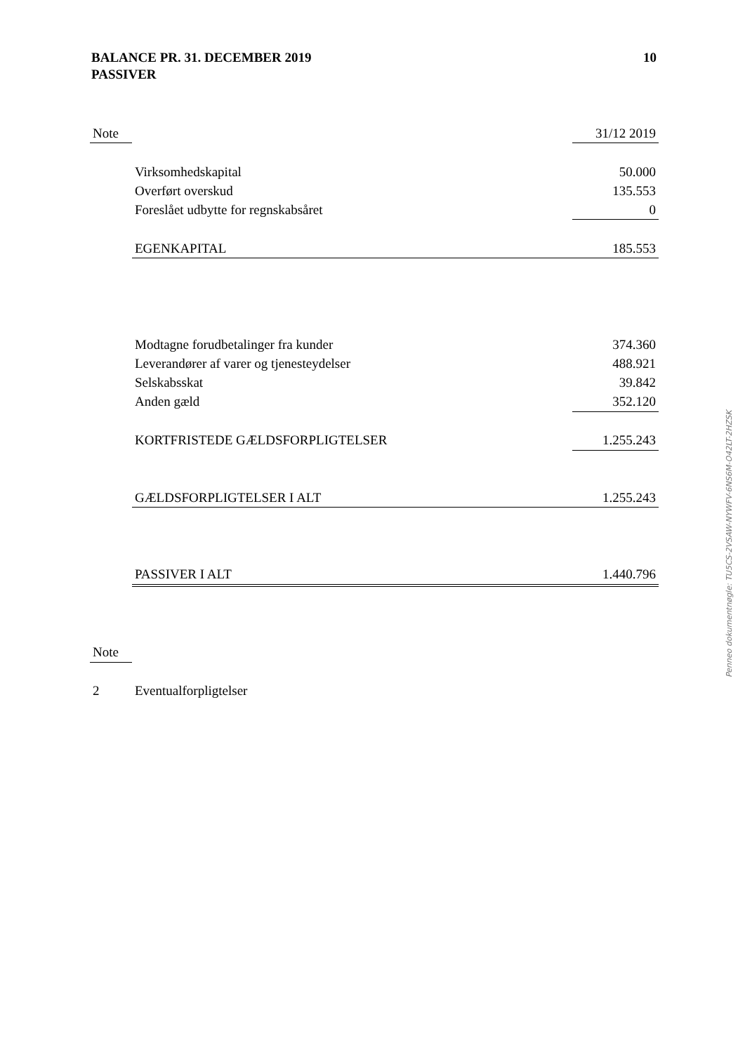BALANCE PR. 31. DECEMBER 2019
PASSIVER
10
| Note | | 31/12 2019 |
| | Virksomhedskapital | 50.000 |
| | Overført overskud | 135.553 |
| | Foreslået udbytte for regnskabsåret | 0 |
| | EGENKAPITAL | 185.553 |
| | Modtagne forudbetalinger fra kunder | 374.360 |
| | Leverandører af varer og tjenesteydelser | 488.921 |
| | Selskabsskat | 39.842 |
| | Anden gæld | 352.120 |
| | KORTFRISTEDE GÆLDSFORPLIGTELSER | 1.255.243 |
| | GÆLDSFORPLIGTELSER I ALT | 1.255.243 |
| | PASSIVER I ALT | 1.440.796 |
| Note | | |
| 2 | Eventualforpligtelser | |
Penneo dokumentnøgle: TU5CS-2VSAW-NYWFV-6NS6M-O42LT-2HZSK